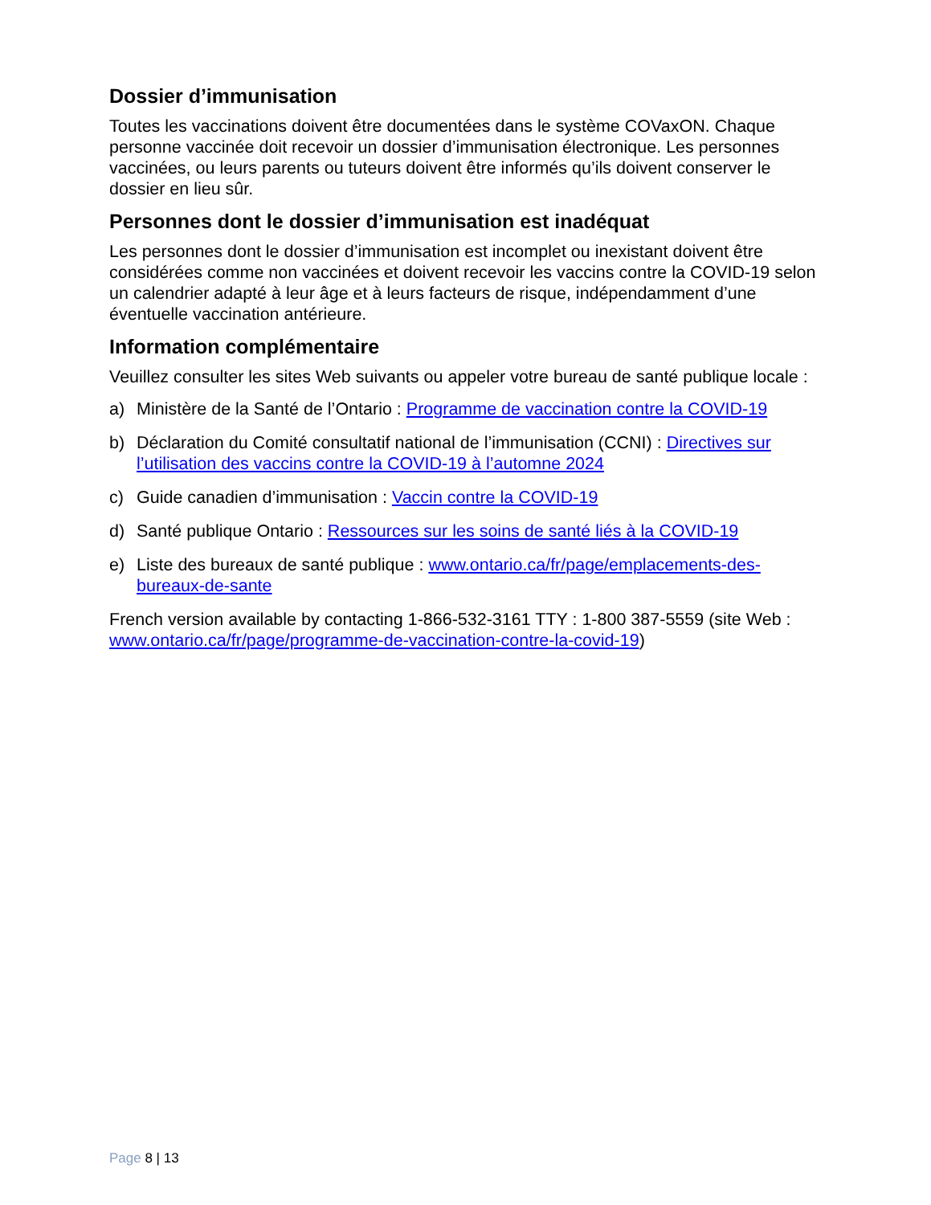Dossier d’immunisation
Toutes les vaccinations doivent être documentées dans le système COVaxON. Chaque personne vaccinée doit recevoir un dossier d’immunisation électronique. Les personnes vaccinées, ou leurs parents ou tuteurs doivent être informés qu’ils doivent conserver le dossier en lieu sûr.
Personnes dont le dossier d’immunisation est inadéquat
Les personnes dont le dossier d’immunisation est incomplet ou inexistant doivent être considérées comme non vaccinées et doivent recevoir les vaccins contre la COVID-19 selon un calendrier adapté à leur âge et à leurs facteurs de risque, indépendamment d’une éventuelle vaccination antérieure.
Information complémentaire
Veuillez consulter les sites Web suivants ou appeler votre bureau de santé publique locale :
a) Ministère de la Santé de l’Ontario : Programme de vaccination contre la COVID-19
b) Déclaration du Comité consultatif national de l’immunisation (CCNI) : Directives sur l’utilisation des vaccins contre la COVID-19 à l’automne 2024
c) Guide canadien d’immunisation : Vaccin contre la COVID-19
d) Santé publique Ontario : Ressources sur les soins de santé liés à la COVID-19
e) Liste des bureaux de santé publique : www.ontario.ca/fr/page/emplacements-des-bureaux-de-sante
French version available by contacting 1-866-532-3161 TTY : 1-800 387-5559 (site Web : www.ontario.ca/fr/page/programme-de-vaccination-contre-la-covid-19)
Page 8 | 13